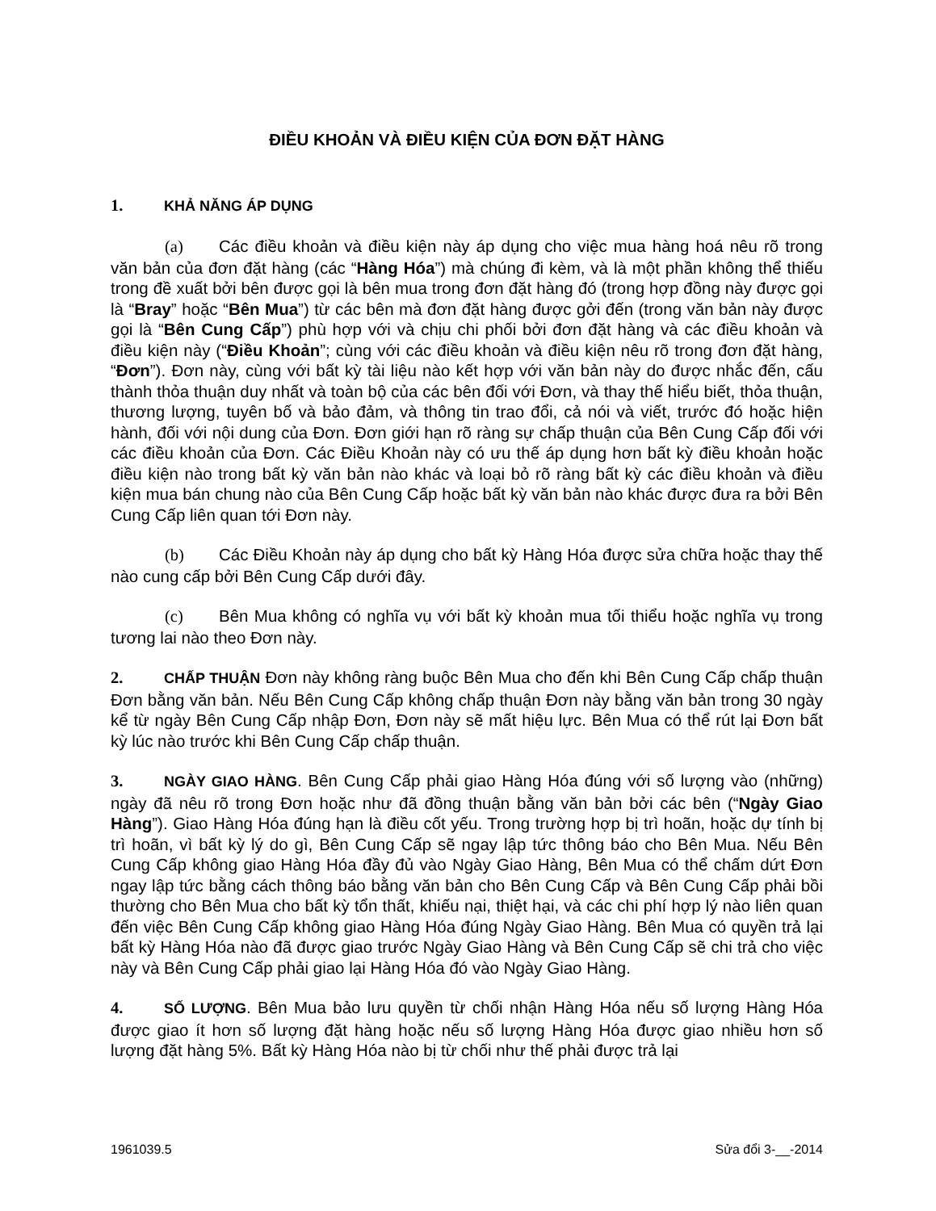ĐIỀU KHOẢN VÀ ĐIỀU KIỆN CỦA ĐƠN ĐẶT HÀNG
1. KHẢ NĂNG ÁP DỤNG
(a) Các điều khoản và điều kiện này áp dụng cho việc mua hàng hoá nêu rõ trong văn bản của đơn đặt hàng (các “Hàng Hóa”) mà chúng đi kèm, và là một phần không thể thiếu trong đề xuất bởi bên được gọi là bên mua trong đơn đặt hàng đó (trong hợp đồng này được gọi là “Bray” hoặc “Bên Mua”) từ các bên mà đơn đặt hàng được gởi đến (trong văn bản này được gọi là “Bên Cung Cấp”) phù hợp với và chịu chi phối bởi đơn đặt hàng và các điều khoản và điều kiện này (“Điều Khoản”; cùng với các điều khoản và điều kiện nêu rõ trong đơn đặt hàng, “Đơn”). Đơn này, cùng với bất kỳ tài liệu nào kết hợp với văn bản này do được nhắc đến, cấu thành thỏa thuận duy nhất và toàn bộ của các bên đối với Đơn, và thay thế hiểu biết, thỏa thuận, thương lượng, tuyên bố và bảo đảm, và thông tin trao đổi, cả nói và viết, trước đó hoặc hiện hành, đối với nội dung của Đơn. Đơn giới hạn rõ ràng sự chấp thuận của Bên Cung Cấp đối với các điều khoản của Đơn. Các Điều Khoản này có ưu thế áp dụng hơn bất kỳ điều khoản hoặc điều kiện nào trong bất kỳ văn bản nào khác và loại bỏ rõ ràng bất kỳ các điều khoản và điều kiện mua bán chung nào của Bên Cung Cấp hoặc bất kỳ văn bản nào khác được đưa ra bởi Bên Cung Cấp liên quan tới Đơn này.
(b) Các Điều Khoản này áp dụng cho bất kỳ Hàng Hóa được sửa chữa hoặc thay thế nào cung cấp bởi Bên Cung Cấp dưới đây.
(c) Bên Mua không có nghĩa vụ với bất kỳ khoản mua tối thiểu hoặc nghĩa vụ trong tương lai nào theo Đơn này.
2. CHẤP THUẬN Đơn này không ràng buộc Bên Mua cho đến khi Bên Cung Cấp chấp thuận Đơn bằng văn bản. Nếu Bên Cung Cấp không chấp thuận Đơn này bằng văn bản trong 30 ngày kể từ ngày Bên Cung Cấp nhập Đơn, Đơn này sẽ mất hiệu lực. Bên Mua có thể rút lại Đơn bất kỳ lúc nào trước khi Bên Cung Cấp chấp thuận.
3. NGÀY GIAO HÀNG. Bên Cung Cấp phải giao Hàng Hóa đúng với số lượng vào (những) ngày đã nêu rõ trong Đơn hoặc như đã đồng thuận bằng văn bản bởi các bên (“Ngày Giao Hàng”). Giao Hàng Hóa đúng hạn là điều cốt yếu. Trong trường hợp bị trì hoãn, hoặc dự tính bị trì hoãn, vì bất kỳ lý do gì, Bên Cung Cấp sẽ ngay lập tức thông báo cho Bên Mua. Nếu Bên Cung Cấp không giao Hàng Hóa đầy đủ vào Ngày Giao Hàng, Bên Mua có thể chấm dứt Đơn ngay lập tức bằng cách thông báo bằng văn bản cho Bên Cung Cấp và Bên Cung Cấp phải bồi thường cho Bên Mua cho bất kỳ tổn thất, khiếu nại, thiệt hại, và các chi phí hợp lý nào liên quan đến việc Bên Cung Cấp không giao Hàng Hóa đúng Ngày Giao Hàng. Bên Mua có quyền trả lại bất kỳ Hàng Hóa nào đã được giao trước Ngày Giao Hàng và Bên Cung Cấp sẽ chi trả cho việc này và Bên Cung Cấp phải giao lại Hàng Hóa đó vào Ngày Giao Hàng.
4. SỐ LƯỢNG. Bên Mua bảo lưu quyền từ chối nhận Hàng Hóa nếu số lượng Hàng Hóa được giao ít hơn số lượng đặt hàng hoặc nếu số lượng Hàng Hóa được giao nhiều hơn số lượng đặt hàng 5%. Bất kỳ Hàng Hóa nào bị từ chối như thế phải được trả lại
1961039.5 Sửa đổi 3-__-2014